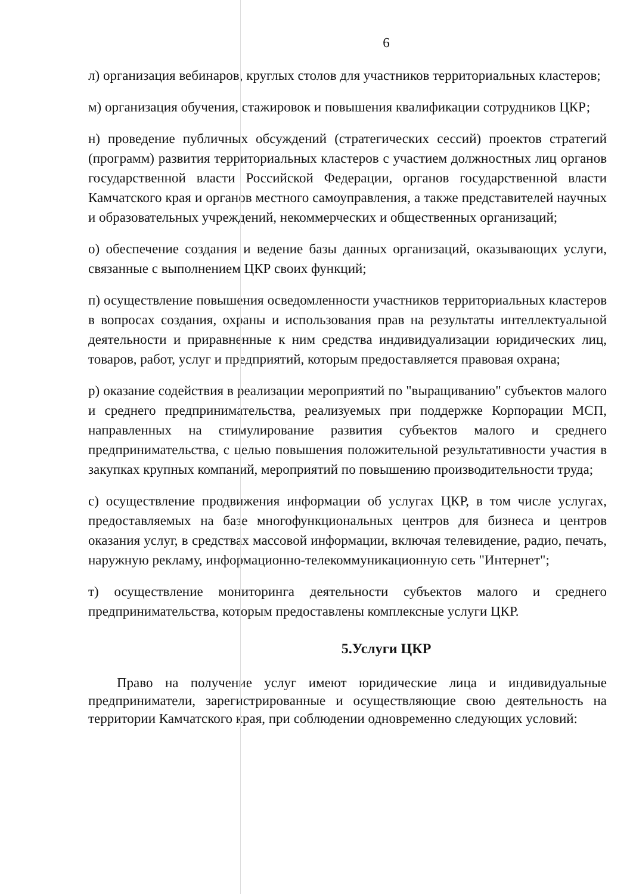6
л) организация вебинаров, круглых столов для участников территориальных кластеров;
м) организация обучения, стажировок и повышения квалификации сотрудников ЦКР;
н) проведение публичных обсуждений (стратегических сессий) проектов стратегий (программ) развития территориальных кластеров с участием должностных лиц органов государственной власти Российской Федерации, органов государственной власти Камчатского края и органов местного самоуправления, а также представителей научных и образовательных учреждений, некоммерческих и общественных организаций;
о) обеспечение создания и ведение базы данных организаций, оказывающих услуги, связанные с выполнением ЦКР своих функций;
п) осуществление повышения осведомленности участников территориальных кластеров в вопросах создания, охраны и использования прав на результаты интеллектуальной деятельности и приравненные к ним средства индивидуализации юридических лиц, товаров, работ, услуг и предприятий, которым предоставляется правовая охрана;
р) оказание содействия в реализации мероприятий по "выращиванию" субъектов малого и среднего предпринимательства, реализуемых при поддержке Корпорации МСП, направленных на стимулирование развития субъектов малого и среднего предпринимательства, с целью повышения положительной результативности участия в закупках крупных компаний, мероприятий по повышению производительности труда;
с) осуществление продвижения информации об услугах ЦКР, в том числе услугах, предоставляемых на базе многофункциональных центров для бизнеса и центров оказания услуг, в средствах массовой информации, включая телевидение, радио, печать, наружную рекламу, информационно-телекоммуникационную сеть "Интернет";
т) осуществление мониторинга деятельности субъектов малого и среднего предпринимательства, которым предоставлены комплексные услуги ЦКР.
5.Услуги ЦКР
Право на получение услуг имеют юридические лица и индивидуальные предприниматели, зарегистрированные и осуществляющие свою деятельность на территории Камчатского края, при соблюдении одновременно следующих условий: